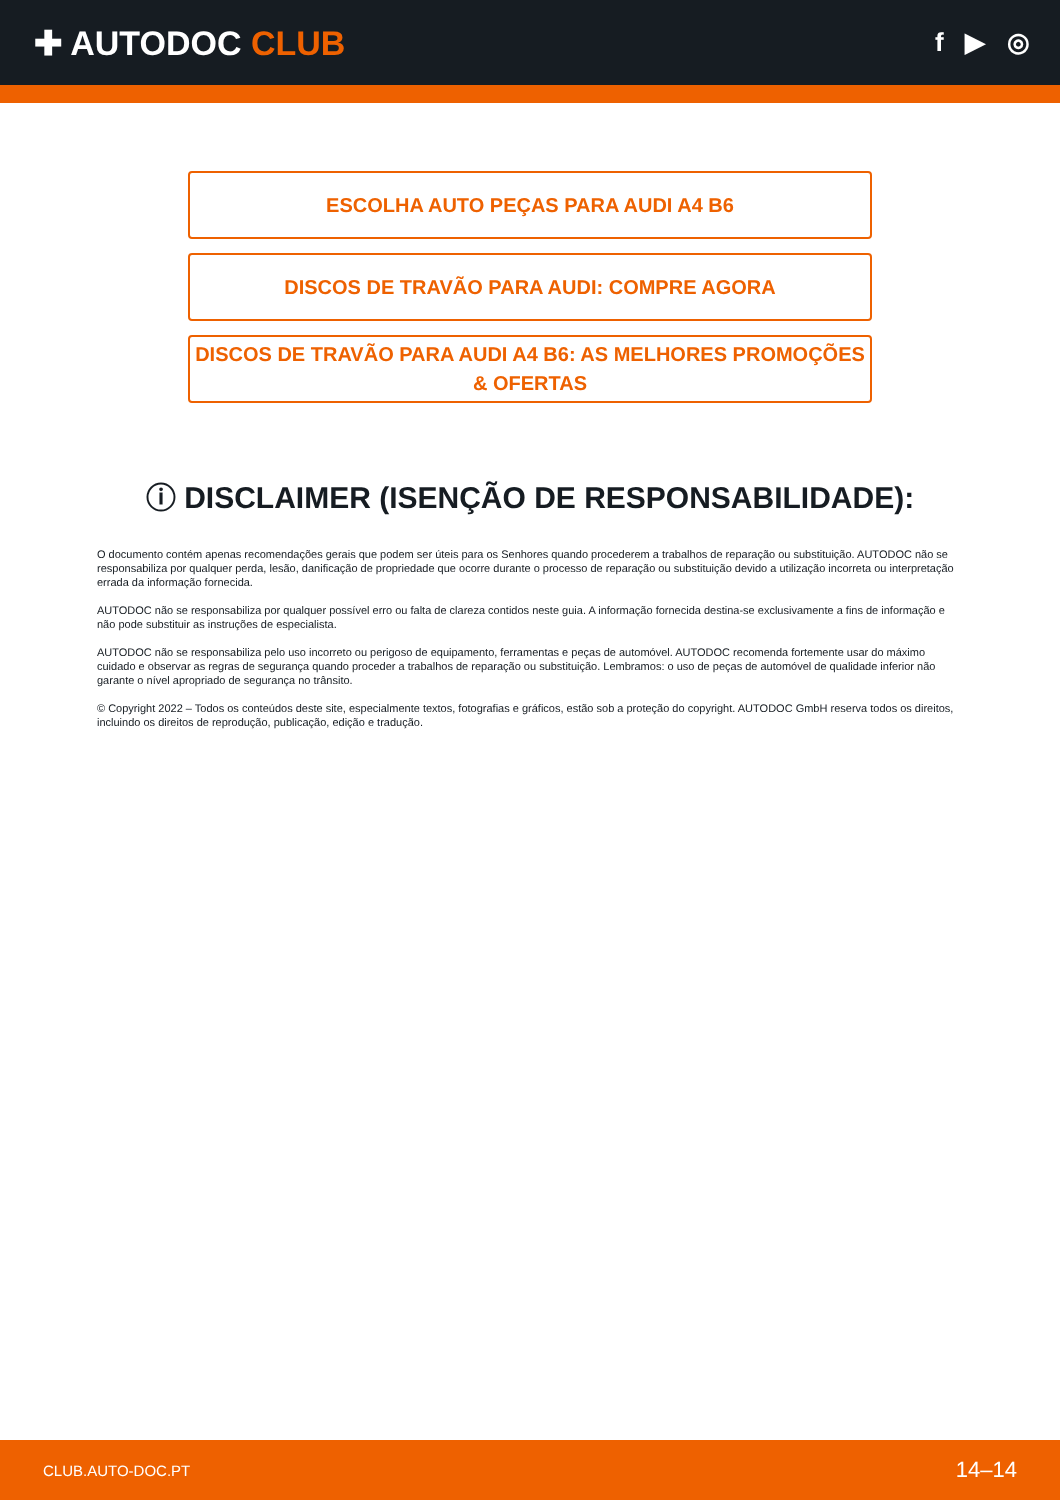✚ AUTODOC CLUB
f ▶ ◎
ESCOLHA AUTO PEÇAS PARA AUDI A4 B6
DISCOS DE TRAVÃO PARA AUDI: COMPRE AGORA
DISCOS DE TRAVÃO PARA AUDI A4 B6: AS MELHORES PROMOÇÕES & OFERTAS
ⓘ DISCLAIMER (ISENÇÃO DE RESPONSABILIDADE):
O documento contém apenas recomendações gerais que podem ser úteis para os Senhores quando procederem a trabalhos de reparação ou substituição. AUTODOC não se responsabiliza por qualquer perda, lesão, danificação de propriedade que ocorre durante o processo de reparação ou substituição devido a utilização incorreta ou interpretação errada da informação fornecida.
AUTODOC não se responsabiliza por qualquer possível erro ou falta de clareza contidos neste guia. A informação fornecida destina-se exclusivamente a fins de informação e não pode substituir as instruções de especialista.
AUTODOC não se responsabiliza pelo uso incorreto ou perigoso de equipamento, ferramentas e peças de automóvel. AUTODOC recomenda fortemente usar do máximo cuidado e observar as regras de segurança quando proceder a trabalhos de reparação ou substituição. Lembramos: o uso de peças de automóvel de qualidade inferior não garante o nível apropriado de segurança no trânsito.
© Copyright 2022 – Todos os conteúdos deste site, especialmente textos, fotografias e gráficos, estão sob a proteção do copyright. AUTODOC GmbH reserva todos os direitos, incluindo os direitos de reprodução, publicação, edição e tradução.
CLUB.AUTO-DOC.PT 14–14